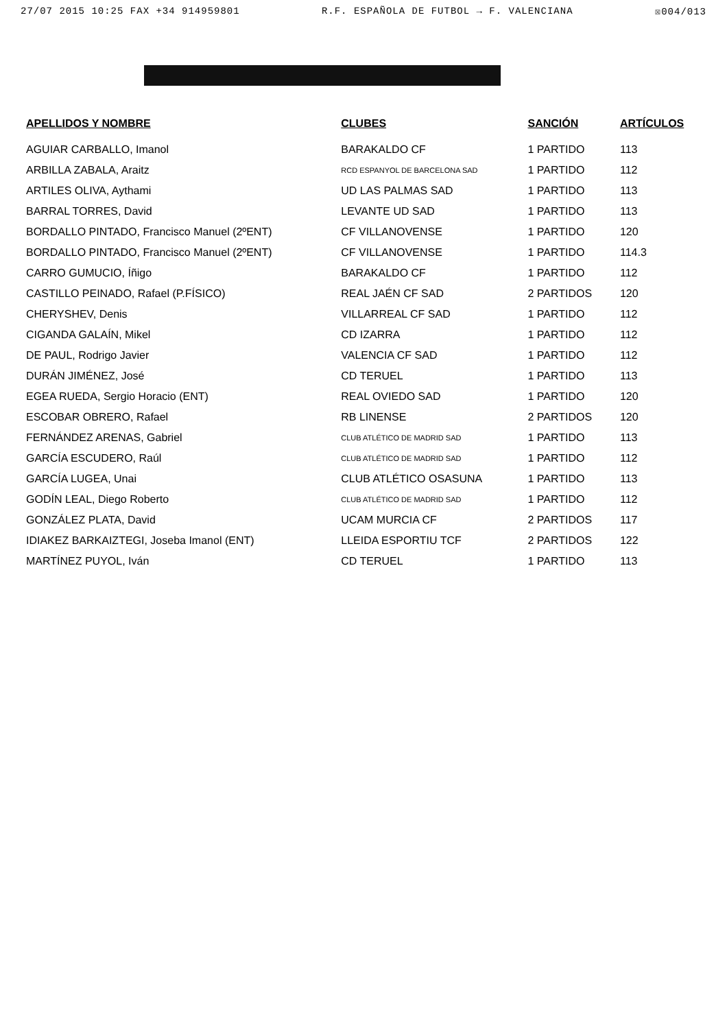27/07 2015 10:25 FAX +34 914959801 R.F. ESPAÑOLA DE FUTBOL → F. VALENCIANA ☒004/013
| APELLIDOS Y NOMBRE | CLUBES | SANCIÓN | ARTÍCULOS |
| --- | --- | --- | --- |
| AGUIAR CARBALLO, Imanol | BARAKALDO CF | 1 PARTIDO | 113 |
| ARBILLA ZABALA, Araitz | RCD ESPANYOL DE BARCELONA SAD | 1 PARTIDO | 112 |
| ARTILES OLIVA, Aythami | UD LAS PALMAS SAD | 1 PARTIDO | 113 |
| BARRAL TORRES, David | LEVANTE UD SAD | 1 PARTIDO | 113 |
| BORDALLO PINTADO, Francisco Manuel (2ºENT) | CF VILLANOVENSE | 1 PARTIDO | 120 |
| BORDALLO PINTADO, Francisco Manuel (2ºENT) | CF VILLANOVENSE | 1 PARTIDO | 114.3 |
| CARRO GUMUCIO, Íñigo | BARAKALDO CF | 1 PARTIDO | 112 |
| CASTILLO PEINADO, Rafael (P.FÍSICO) | REAL JAÉN CF SAD | 2 PARTIDOS | 120 |
| CHERYSHEV, Denis | VILLARREAL CF SAD | 1 PARTIDO | 112 |
| CIGANDA GALAÍN, Mikel | CD IZARRA | 1 PARTIDO | 112 |
| DE PAUL, Rodrigo Javier | VALENCIA CF SAD | 1 PARTIDO | 112 |
| DURÁN JIMÉNEZ, José | CD TERUEL | 1 PARTIDO | 113 |
| EGEA RUEDA, Sergio Horacio (ENT) | REAL OVIEDO SAD | 1 PARTIDO | 120 |
| ESCOBAR OBRERO, Rafael | RB LINENSE | 2 PARTIDOS | 120 |
| FERNÁNDEZ ARENAS, Gabriel | CLUB ATLÉTICO DE MADRID SAD | 1 PARTIDO | 113 |
| GARCÍA ESCUDERO, Raúl | CLUB ATLÉTICO DE MADRID SAD | 1 PARTIDO | 112 |
| GARCÍA LUGEA, Unai | CLUB ATLÉTICO OSASUNA | 1 PARTIDO | 113 |
| GODÍN LEAL, Diego Roberto | CLUB ATLÉTICO DE MADRID SAD | 1 PARTIDO | 112 |
| GONZÁLEZ PLATA, David | UCAM MURCIA CF | 2 PARTIDOS | 117 |
| IDIAKEZ BARKAIZTEGI, Joseba Imanol (ENT) | LLEIDA ESPORTIU TCF | 2 PARTIDOS | 122 |
| MARTÍNEZ PUYOL, Iván | CD TERUEL | 1 PARTIDO | 113 |